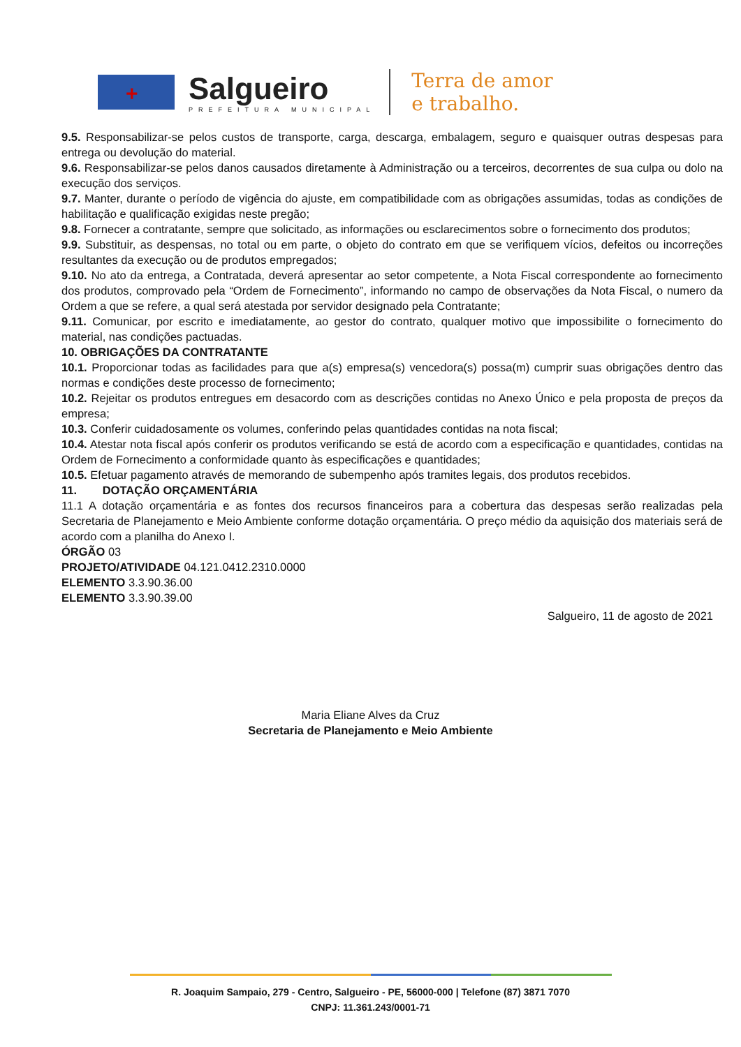+
Salgueiro
PREFEITURA MUNICIPAL
Terra de amor
e trabalho.
9.5. Responsabilizar-se pelos custos de transporte, carga, descarga, embalagem, seguro e quaisquer outras despesas para entrega ou devolução do material.
9.6. Responsabilizar-se pelos danos causados diretamente à Administração ou a terceiros, decorrentes de sua culpa ou dolo na execução dos serviços.
9.7. Manter, durante o período de vigência do ajuste, em compatibilidade com as obrigações assumidas, todas as condições de habilitação e qualificação exigidas neste pregão;
9.8. Fornecer a contratante, sempre que solicitado, as informações ou esclarecimentos sobre o fornecimento dos produtos;
9.9. Substituir, as despensas, no total ou em parte, o objeto do contrato em que se verifiquem vícios, defeitos ou incorreções resultantes da execução ou de produtos empregados;
9.10. No ato da entrega, a Contratada, deverá apresentar ao setor competente, a Nota Fiscal correspondente ao fornecimento dos produtos, comprovado pela “Ordem de Fornecimento”, informando no campo de observações da Nota Fiscal, o numero da Ordem a que se refere, a qual será atestada por servidor designado pela Contratante;
9.11. Comunicar, por escrito e imediatamente, ao gestor do contrato, qualquer motivo que impossibilite o fornecimento do material, nas condições pactuadas.
10. OBRIGAÇÕES DA CONTRATANTE
10.1. Proporcionar todas as facilidades para que a(s) empresa(s) vencedora(s) possa(m) cumprir suas obrigações dentro das normas e condições deste processo de fornecimento;
10.2. Rejeitar os produtos entregues em desacordo com as descrições contidas no Anexo Único e pela proposta de preços da empresa;
10.3. Conferir cuidadosamente os volumes, conferindo pelas quantidades contidas na nota fiscal;
10.4. Atestar nota fiscal após conferir os produtos verificando se está de acordo com a especificação e quantidades, contidas na Ordem de Fornecimento a conformidade quanto às especificações e quantidades;
10.5. Efetuar pagamento através de memorando de subempenho após tramites legais, dos produtos recebidos.
11. DOTAÇÃO ORÇAMENTÁRIA
11.1 A dotação orçamentária e as fontes dos recursos financeiros para a cobertura das despesas serão realizadas pela Secretaria de Planejamento e Meio Ambiente conforme dotação orçamentária. O preço médio da aquisição dos materiais será de acordo com a planilha do Anexo I.
ÓRGÃO 03
PROJETO/ATIVIDADE 04.121.0412.2310.0000
ELEMENTO 3.3.90.36.00
ELEMENTO 3.3.90.39.00
Salgueiro, 11 de agosto de 2021
Maria Eliane Alves da Cruz
Secretaria de Planejamento e Meio Ambiente
R. Joaquim Sampaio, 279 - Centro, Salgueiro - PE, 56000-000 | Telefone (87) 3871 7070
CNPJ: 11.361.243/0001-71